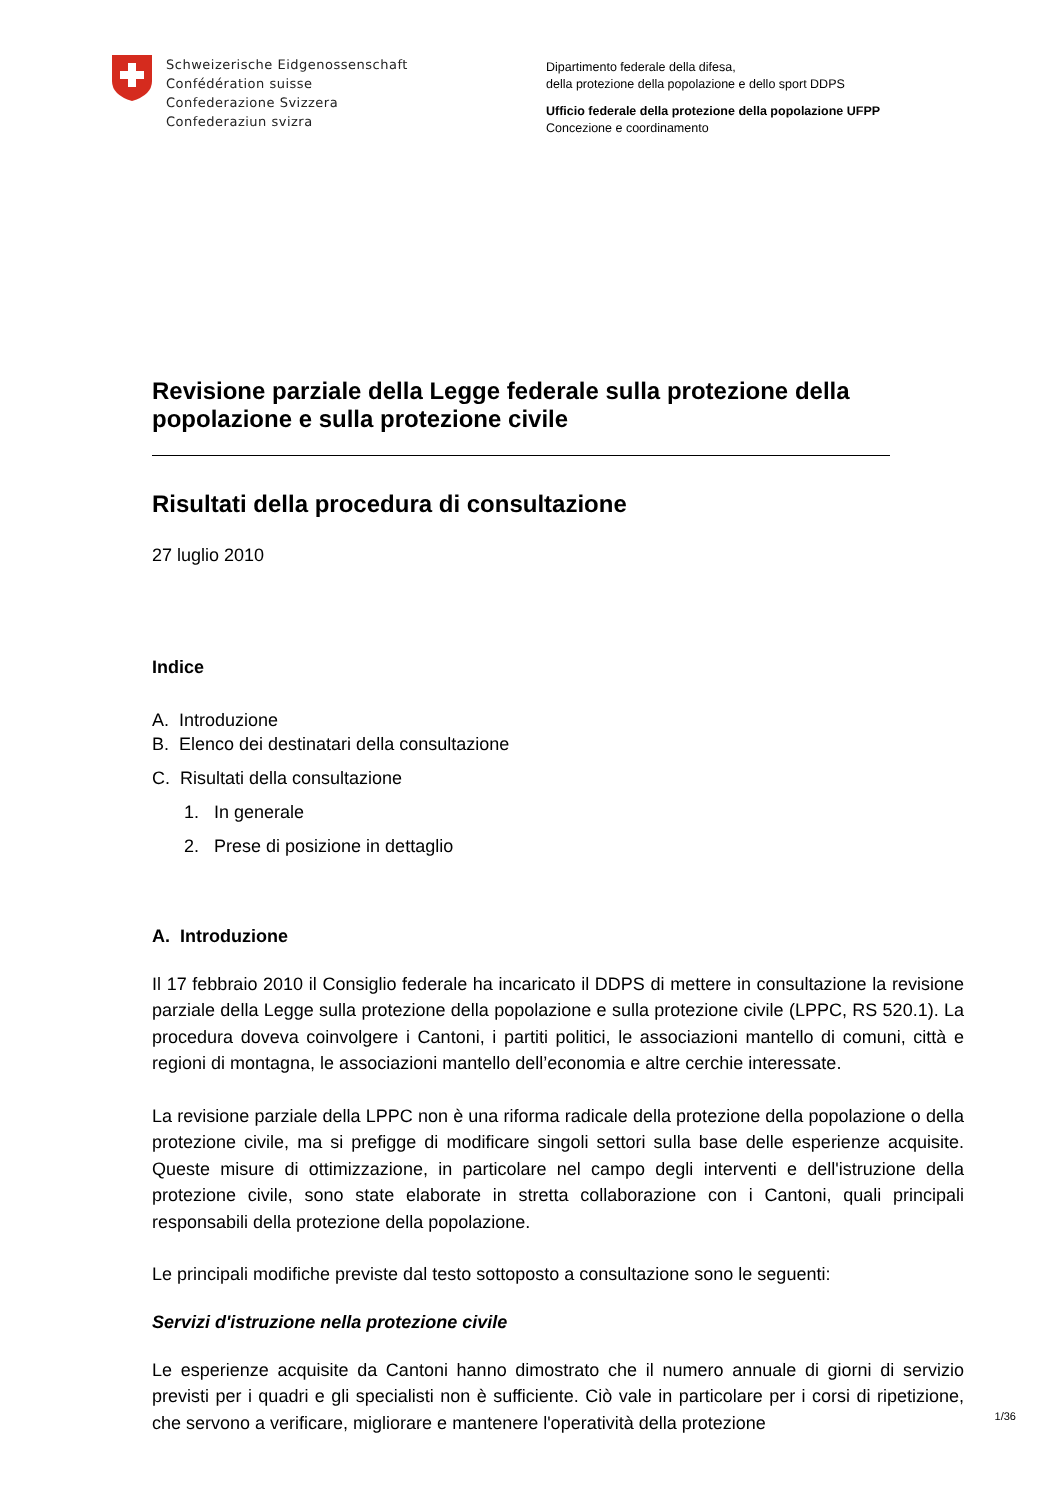Schweizerische Eidgenossenschaft
Confédération suisse
Confederazione Svizzera
Confederaziun svizra
Dipartimento federale della difesa,
della protezione della popolazione e dello sport DDPS
Ufficio federale della protezione della popolazione UFPP
Concezione e coordinamento
Revisione parziale della Legge federale sulla protezione della popolazione e sulla protezione civile
Risultati della procedura di consultazione
27 luglio 2010
Indice
A. Introduzione
B. Elenco dei destinatari della consultazione
C. Risultati della consultazione
1. In generale
2. Prese di posizione in dettaglio
A. Introduzione
Il 17 febbraio 2010 il Consiglio federale ha incaricato il DDPS di mettere in consultazione la revisione parziale della Legge sulla protezione della popolazione e sulla protezione civile (LPPC, RS 520.1). La procedura doveva coinvolgere i Cantoni, i partiti politici, le associazioni mantello di comuni, città e regioni di montagna, le associazioni mantello dell’economia e altre cerchie interessate.
La revisione parziale della LPPC non è una riforma radicale della protezione della popolazione o della protezione civile, ma si prefigge di modificare singoli settori sulla base delle esperienze acquisite. Queste misure di ottimizzazione, in particolare nel campo degli interventi e dell'istruzione della protezione civile, sono state elaborate in stretta collaborazione con i Cantoni, quali principali responsabili della protezione della popolazione.
Le principali modifiche previste dal testo sottoposto a consultazione sono le seguenti:
Servizi d'istruzione nella protezione civile
Le esperienze acquisite da Cantoni hanno dimostrato che il numero annuale di giorni di servizio previsti per i quadri e gli specialisti non è sufficiente. Ciò vale in particolare per i corsi di ripetizione, che servono a verificare, migliorare e mantenere l'operatività della protezione
1/36